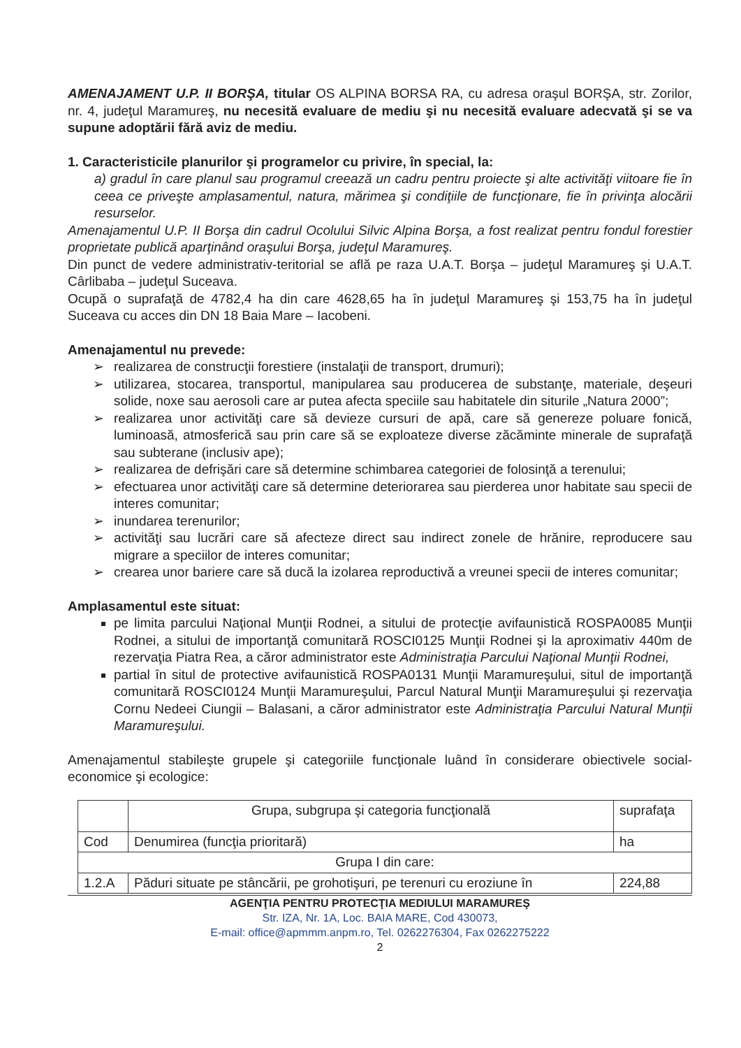AMENAJAMENT U.P. II BORŞA, titular OS ALPINA BORSA RA, cu adresa oraşul BORŞA, str. Zorilor, nr. 4, judeţul Maramureş, nu necesită evaluare de mediu şi nu necesită evaluare adecvată şi se va supune adoptării fără aviz de mediu.
1. Caracteristicile planurilor şi programelor cu privire, în special, la:
a) gradul în care planul sau programul creează un cadru pentru proiecte şi alte activităţi viitoare fie în ceea ce priveşte amplasamentul, natura, mărimea şi condiţiile de funcţionare, fie în privinţa alocării resurselor.
Amenajamentul U.P. II Borşa din cadrul Ocolului Silvic Alpina Borşa, a fost realizat pentru fondul forestier proprietate publică aparţinând oraşului Borşa, judeţul Maramureş.
Din punct de vedere administrativ-teritorial se află pe raza U.A.T. Borşa – judeţul Maramureş şi U.A.T. Cârlibaba – judeţul Suceava.
Ocupă o suprafaţă de 4782,4 ha din care 4628,65 ha în judeţul Maramureş şi 153,75 ha în judeţul Suceava cu acces din DN 18 Baia Mare – Iacobeni.
Amenajamentul nu prevede:
➢ realizarea de construcţii forestiere (instalaţii de transport, drumuri);
➢ utilizarea, stocarea, transportul, manipularea sau producerea de substanţe, materiale, deşeuri solide, noxe sau aerosoli care ar putea afecta speciile sau habitatele din siturile „Natura 2000”;
➢ realizarea unor activităţi care să devieze cursuri de apă, care să genereze poluare fonică, luminoasă, atmosferică sau prin care să se exploateze diverse zăcăminte minerale de suprafaţă sau subterane (inclusiv ape);
➢ realizarea de defrişări care să determine schimbarea categoriei de folosinţă a terenului;
➢ efectuarea unor activităţi care să determine deteriorarea sau pierderea unor habitate sau specii de interes comunitar;
➢ inundarea terenurilor;
➢ activităţi sau lucrări care să afecteze direct sau indirect zonele de hrănire, reproducere sau migrare a speciilor de interes comunitar;
➢ crearea unor bariere care să ducă la izolarea reproductivă a vreunei specii de interes comunitar;
Amplasamentul este situat:
pe limita parcului Naţional Munţii Rodnei, a sitului de protecţie avifaunistică ROSPA0085 Munţii Rodnei, a sitului de importanţă comunitară ROSCI0125 Munţii Rodnei şi la aproximativ 440m de rezervaţia Piatra Rea, a căror administrator este Administraţia Parcului Naţional Munţii Rodnei,
partial în situl de protective avifaunistică ROSPA0131 Munţii Maramureşului, situl de importanţă comunitară ROSCI0124 Munţii Maramureşului, Parcul Natural Munţii Maramureşului şi rezervaţia Cornu Nedeei Ciungii – Balasani, a căror administrator este Administraţia Parcului Natural Munţii Maramureşului.
Amenajamentul stabileşte grupele şi categoriile funcţionale luând în considerare obiectivele social-economice şi ecologice:
| | Grupa, subgrupa şi categoria funcţională | suprafaţa |
| Cod | Denumirea (funcţia prioritară) | ha |
| Grupa I din care: | | |
| 1.2.A | Păduri situate pe stâncării, pe grohotişuri, pe terenuri cu eroziune în | 224,88 |
AGENŢIA PENTRU PROTECŢIA MEDIULUI MARAMUREŞ
Str. IZA, Nr. 1A, Loc. BAIA MARE, Cod 430073,
E-mail: office@apmmm.anpm.ro, Tel. 0262276304, Fax 0262275222
2